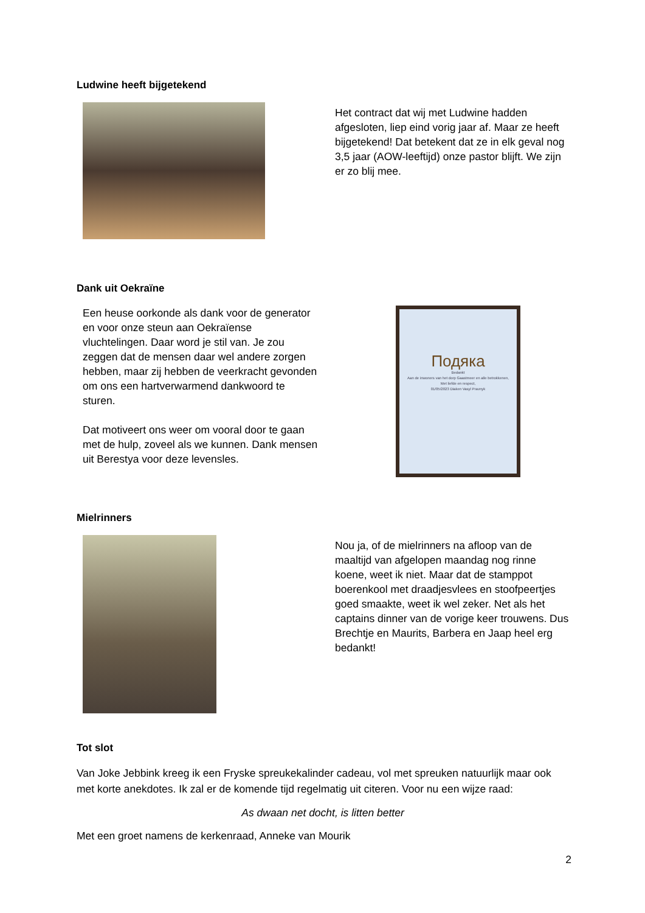Ludwine heeft bijgetekend
Het contract dat wij met Ludwine hadden afgesloten, liep eind vorig jaar af. Maar ze heeft bijgetekend! Dat betekent dat ze in elk geval nog 3,5 jaar (AOW-leeftijd) onze pastor blijft. We zijn er zo blij mee.
Dank uit Oekraïne
Een heuse oorkonde als dank voor de generator en voor onze steun aan Oekraïense vluchtelingen. Daar word je stil van. Je zou zeggen dat de mensen daar wel andere zorgen hebben, maar zij hebben de veerkracht gevonden om ons een hartverwarmend dankwoord te sturen.
Dat motiveert ons weer om vooral door te gaan met de hulp, zoveel als we kunnen. Dank mensen uit Berestya voor deze levensles.
Подяка
Bedankt
Aan de inwoners van het dorp Gaastmeer en alle betrokkenen,
Met liefde en respect,
01/05/2023 Diaken Vasyl Pravnyk
Mielrinners
Nou ja, of de mielrinners na afloop van de maaltijd van afgelopen maandag nog rinne koene, weet ik niet. Maar dat de stamppot boerenkool met draadjesvlees en stoofpeertjes goed smaakte, weet ik wel zeker. Net als het captains dinner van de vorige keer trouwens. Dus Brechtje en Maurits, Barbera en Jaap heel erg bedankt!
Tot slot
Van Joke Jebbink kreeg ik een Fryske spreukekalinder cadeau, vol met spreuken natuurlijk maar ook met korte anekdotes. Ik zal er de komende tijd regelmatig uit citeren. Voor nu een wijze raad:
As dwaan net docht, is litten better
Met een groet namens de kerkenraad, Anneke van Mourik
2